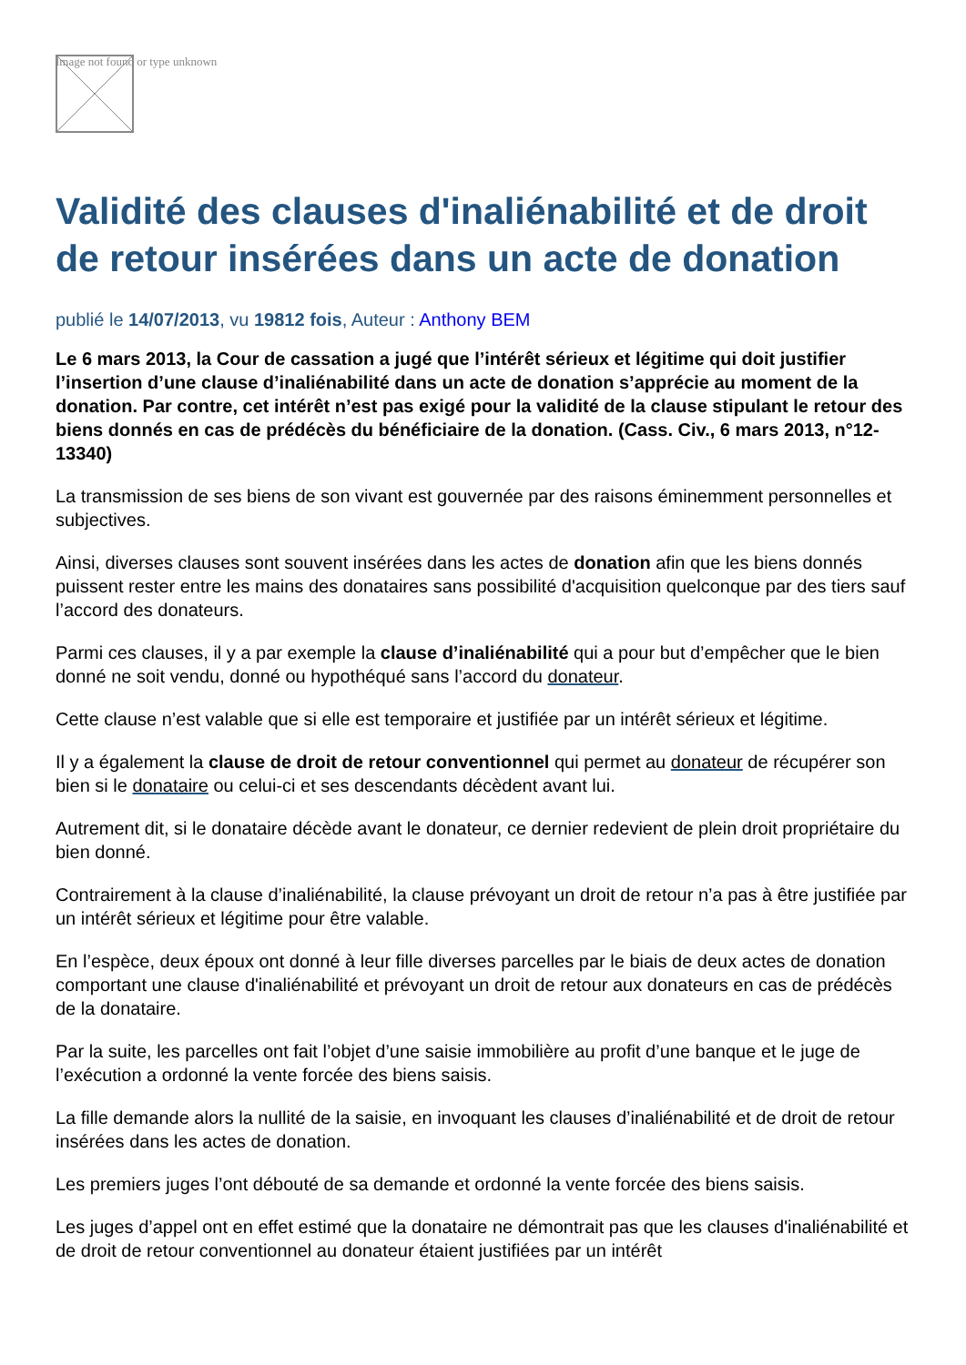Image not found or type unknown
Validité des clauses d'inaliénabilité et de droit de retour insérées dans un acte de donation
publié le 14/07/2013, vu 19812 fois, Auteur : Anthony BEM
Le 6 mars 2013, la Cour de cassation a jugé que l’intérêt sérieux et légitime qui doit justifier l’insertion d’une clause d’inaliénabilité dans un acte de donation s’apprécie au moment de la donation. Par contre, cet intérêt n’est pas exigé pour la validité de la clause stipulant le retour des biens donnés en cas de prédécès du bénéficiaire de la donation. (Cass. Civ., 6 mars 2013, n°12-13340)
La transmission de ses biens de son vivant est gouvernée par des raisons éminemment personnelles et subjectives.
Ainsi, diverses clauses sont souvent insérées dans les actes de donation afin que les biens donnés puissent rester entre les mains des donataires sans possibilité d'acquisition quelconque par des tiers sauf l’accord des donateurs.
Parmi ces clauses, il y a par exemple la clause d’inaliénabilité qui a pour but d’empêcher que le bien donné ne soit vendu, donné ou hypothéqué sans l’accord du donateur.
Cette clause n’est valable que si elle est temporaire et justifiée par un intérêt sérieux et légitime.
Il y a également la clause de droit de retour conventionnel qui permet au donateur de récupérer son bien si le donataire ou celui-ci et ses descendants décèdent avant lui.
Autrement dit, si le donataire décède avant le donateur, ce dernier redevient de plein droit propriétaire du bien donné.
Contrairement à la clause d’inaliénabilité, la clause prévoyant un droit de retour n’a pas à être justifiée par un intérêt sérieux et légitime pour être valable.
En l’espèce, deux époux ont donné à leur fille diverses parcelles par le biais de deux actes de donation comportant une clause d'inaliénabilité et prévoyant un droit de retour aux donateurs en cas de prédécès de la donataire.
Par la suite, les parcelles ont fait l’objet d’une saisie immobilière au profit d’une banque et le juge de l’exécution a ordonné la vente forcée des biens saisis.
La fille demande alors la nullité de la saisie, en invoquant les clauses d’inaliénabilité et de droit de retour insérées dans les actes de donation.
Les premiers juges l’ont débouté de sa demande et ordonné la vente forcée des biens saisis.
Les juges d’appel ont en effet estimé que la donataire ne démontrait pas que les clauses d'inaliénabilité et de droit de retour conventionnel au donateur étaient justifiées par un intérêt